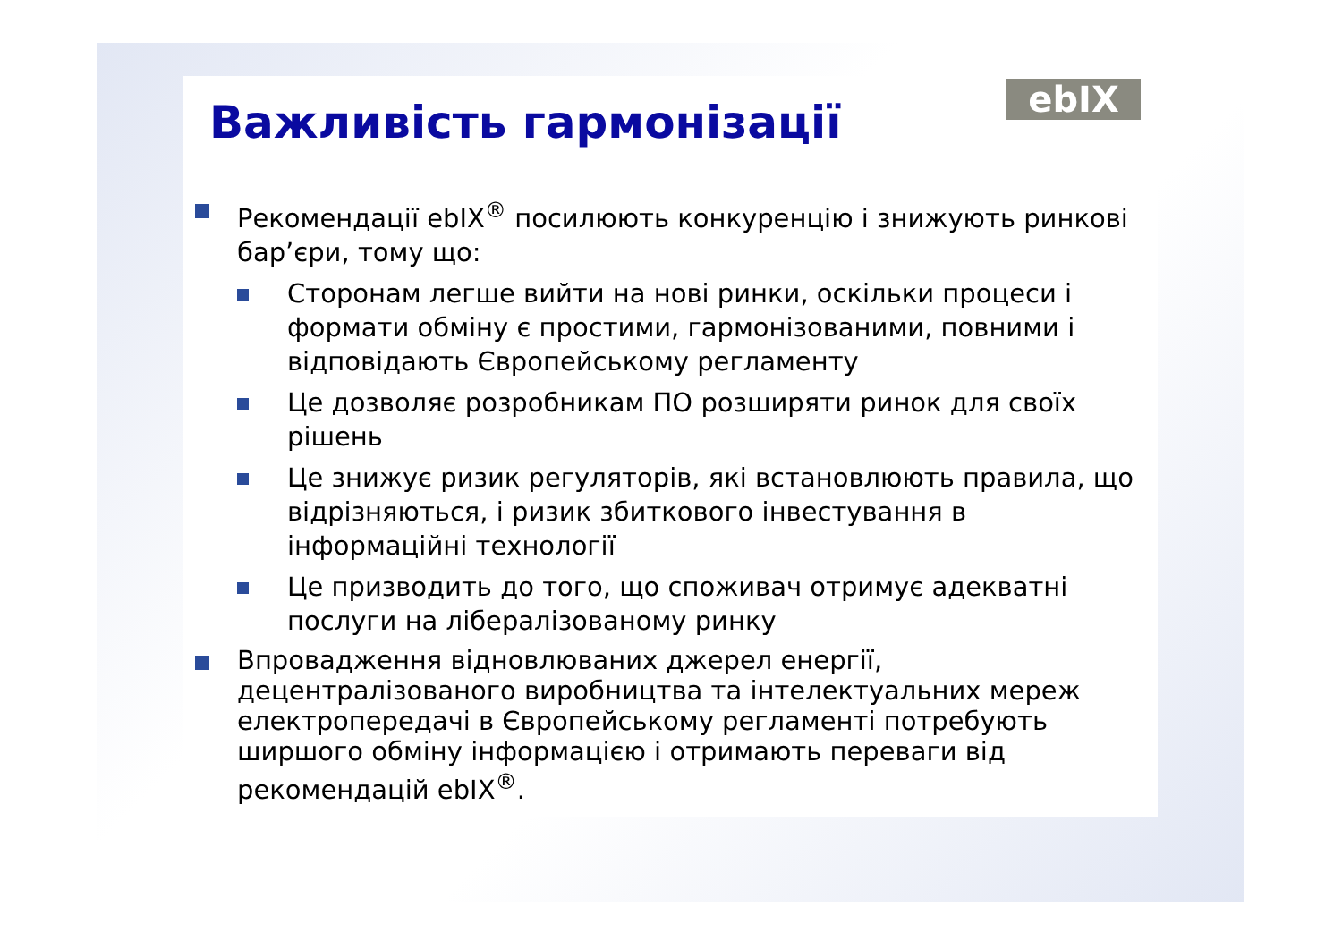ebIX
Важливість гармонізації
Рекомендації ebIX<sup>®</sup> посилюють конкуренцію і знижують ринкові бар’єри, тому що:
Сторонам легше вийти на нові ринки, оскільки процеси і формати обміну є простими, гармонізованими, повними і відповідають Європейському регламенту
Це дозволяє розробникам ПО розширяти ринок для своїх рішень
Це знижує ризик регуляторів, які встановлюють правила, що відрізняються, і ризик збиткового інвестування в інформаційні технології
Це призводить до того, що споживач отримує адекватні послуги на лібералізованому ринку
Впровадження відновлюваних джерел енергії, децентралізованого виробництва та інтелектуальних мереж електропередачі в Європейському регламенті потребують ширшого обміну інформацією і отримають переваги від рекомендацій ebIX<sup>®</sup>.